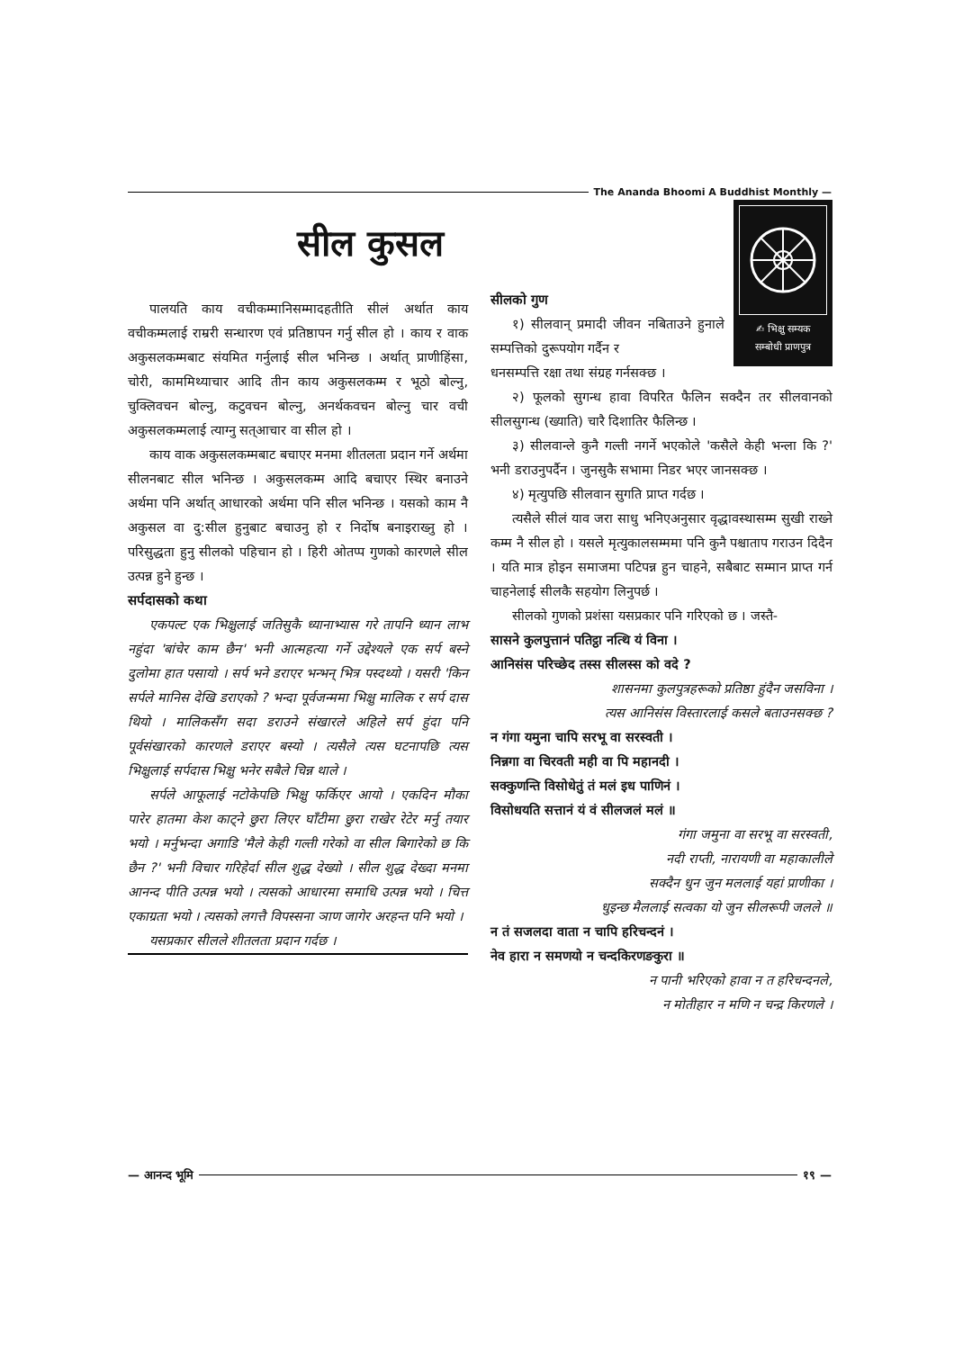The Ananda Bhoomi A Buddhist Monthly —
सील कुसल
✍ भिक्षु सम्यक
सम्बोधी प्राणपुत्र
पालयति काय वचीकम्मानिसम्मादहतीति सीलं अर्थात काय वचीकम्मलाई राम्ररी सन्धारण एवं प्रतिष्ठापन गर्नु सील हो । काय र वाक अकुसलकम्मबाट संयमित गर्नुलाई सील भनिन्छ । अर्थात् प्राणीहिंसा, चोरी, काममिथ्याचार आदि तीन काय अकुसलकम्म र भूठो बोल्नु, चुक्लिवचन बोल्नु, कटुवचन बोल्नु, अनर्थकवचन बोल्नु चार वची अकुसलकम्मलाई त्याग्नु सत्आचार वा सील हो ।
काय वाक अकुसलकम्मबाट बचाएर मनमा शीतलता प्रदान गर्ने अर्थमा सीलनबाट सील भनिन्छ । अकुसलकम्म आदि बचाएर स्थिर बनाउने अर्थमा पनि अर्थात् आधारको अर्थमा पनि सील भनिन्छ । यसको काम नै अकुसल वा दु:सील हुनुबाट बचाउनु हो र निर्दोष बनाइराख्नु हो । परिसुद्धता हुनु सीलको पहिचान हो । हिरी ओतप्प गुणको कारणले सील उत्पन्न हुने हुन्छ ।
सर्पदासको कथा
एकपल्ट एक भिक्षुलाई जतिसुकै ध्यानाभ्यास गरे तापनि ध्यान लाभ नहुंदा 'बांचेर काम छैन' भनी आत्महत्या गर्ने उद्देश्यले एक सर्प बस्ने दुलोमा हात पसायो । सर्प भने डराएर भन्भन् भित्र पस्दथ्यो । यसरी 'किन सर्पले मानिस देखि डराएको ? भन्दा पूर्वजन्ममा भिक्षु मालिक र सर्प दास थियो । मालिकसँग सदा डराउने संखारले अहिले सर्प हुंदा पनि पूर्वसंखारको कारणले डराएर बस्यो । त्यसैले त्यस घटनापछि त्यस भिक्षुलाई सर्पदास भिक्षु भनेर सबैले चिन्न थाले ।
सर्पले आफूलाई नटोकेपछि भिक्षु फर्किएर आयो । एकदिन मौका पारेर हातमा केश काट्ने छुरा लिएर घाँटीमा छुरा राखेर रेटेर मर्नु तयार भयो । मर्नुभन्दा अगाडि 'मैले केही गल्ती गरेको वा सील बिगारेको छ कि छैन ?' भनी विचार गरिहेर्दा सील शुद्ध देख्यो । सील शुद्ध देख्दा मनमा आनन्द पीति उत्पन्न भयो । त्यसको आधारमा समाधि उत्पन्न भयो । चित्त एकाग्रता भयो । त्यसको लगत्तै विपस्सना ञाण जागेर अरहन्त पनि भयो ।
यसप्रकार सीलले शीतलता प्रदान गर्दछ ।
सीलको गुण
१) सीलवान् प्रमादी जीवन नबिताउने हुनाले सम्पत्तिको दुरूपयोग गर्दैन र
धनसम्पत्ति रक्षा तथा संग्रह गर्नसक्छ ।
२) फूलको सुगन्ध हावा विपरित फैलिन सक्दैन तर सीलवानको सीलसुगन्ध (ख्याति) चारै दिशातिर फैलिन्छ ।
३) सीलवान्ले कुनै गल्ती नगर्ने भएकोले 'कसैले केही भन्ला कि ?' भनी डराउनुपर्दैन । जुनसुकै सभामा निडर भएर जानसक्छ ।
४) मृत्युपछि सीलवान सुगति प्राप्त गर्दछ ।
त्यसैले सीलं याव जरा साधु भनिएअनुसार वृद्धावस्थासम्म सुखी राख्ने कम्म नै सील हो । यसले मृत्युकालसम्ममा पनि कुनै पश्चाताप गराउन दिदैन । यति मात्र होइन समाजमा पटिपन्न हुन चाहने, सबैबाट सम्मान प्राप्त गर्न चाहनेलाई सीलकै सहयोग लिनुपर्छ ।
सीलको गुणको प्रशंसा यसप्रकार पनि गरिएको छ । जस्तै-
सासने कुलपुत्तानं पतिट्ठा नत्थि यं विना ।
आनिसंस परिच्छेद तस्स सीलस्स को वदे ?
शासनमा कुलपुत्रहरूको प्रतिष्ठा हुंदैन जसविना ।
त्यस आनिसंस विस्तारलाई कसले बताउनसक्छ ?
न गंगा यमुना चापि सरभू वा सरस्वती ।
निन्नगा वा चिरवती मही वा पि महानदी ।
सक्कुणन्ति विसोधेतुं तं मलं इध पाणिनं ।
विसोधयति सत्तानं यं वं सीलजलं मलं ॥
गंगा जमुना वा सरभू वा सरस्वती,
नदी राप्ती, नारायणी वा महाकालीले
सक्दैन धुन जुन मललाई यहां प्राणीका ।
धुइन्छ मैललाई सत्वका यो जुन सीलरूपी जलले ॥
न तं सजलदा वाता न चापि हरिचन्दनं ।
नेव हारा न समणयो न चन्दकिरणङकुरा ॥
न पानी भरिएको हावा न त हरिचन्दनले,
न मोतीहार न मणि न चन्द्र किरणले ।
— आनन्द भूमि १९ —